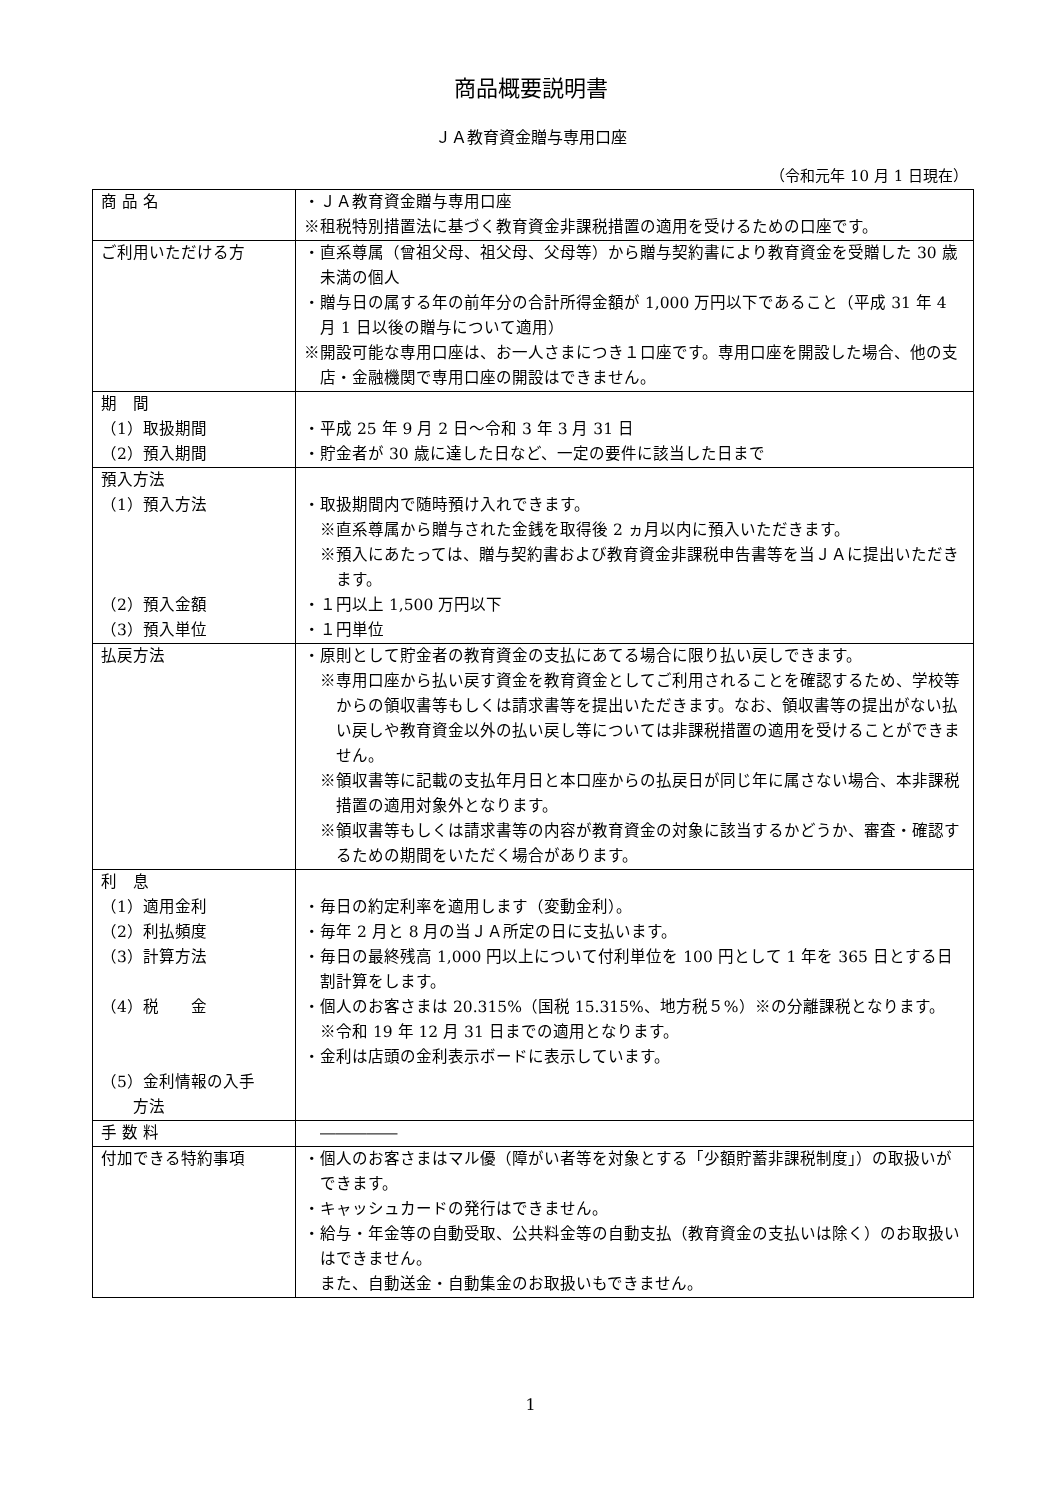商品概要説明書
ＪＡ教育資金贈与専用口座
（令和元年 10 月 1 日現在）
| 商 品 名 | ・ＪＡ教育資金贈与専用口座 ※租税特別措置法に基づく教育資金非課税措置の適用を受けるための口座です。 |
| ご利用いただける方 | ・直系尊属（曾祖父母、祖父母、父母等）から贈与契約書により教育資金を受贈した 30 歳未満の個人 ・贈与日の属する年の前年分の合計所得金額が 1,000 万円以下であること（平成 31 年 4 月 1 日以後の贈与について適用） ※開設可能な専用口座は、お一人さまにつき１口座です。専用口座を開設した場合、他の支店・金融機関で専用口座の開設はできません。 |
| 期 間 （1）取扱期間 （2）預入期間 | ・平成 25 年 9 月 2 日～令和 3 年 3 月 31 日 ・貯金者が 30 歳に達した日など、一定の要件に該当した日まで |
| 預入方法 （1）預入方法 （2）預入金額 （3）預入単位 | ・取扱期間内で随時預け入れできます。 ※直系尊属から贈与された金銭を取得後 2 ヵ月以内に預入いただきます。 ※預入にあたっては、贈与契約書および教育資金非課税申告書等を当ＪＡに提出いただきます。 ・１円以上 1,500 万円以下 ・１円単位 |
| 払戻方法 | ・原則として貯金者の教育資金の支払にあてる場合に限り払い戻しできます。 ※専用口座から払い戻す資金を教育資金としてご利用されることを確認するため、学校等からの領収書等もしくは請求書等を提出いただきます。なお、領収書等の提出がない払い戻しや教育資金以外の払い戻し等については非課税措置の適用を受けることができません。 ※領収書等に記載の支払年月日と本口座からの払戻日が同じ年に属さない場合、本非課税措置の適用対象外となります。 ※領収書等もしくは請求書等の内容が教育資金の対象に該当するかどうか、審査・確認するための期間をいただく場合があります。 |
| 利 息 （1）適用金利 （2）利払頻度 （3）計算方法 （4）税 金 （5）金利情報の入手 方法 | ・毎日の約定利率を適用します（変動金利）。 ・毎年 2 月と 8 月の当ＪＡ所定の日に支払います。 ・毎日の最終残高 1,000 円以上について付利単位を 100 円として 1 年を 365 日とする日割計算をします。 ・個人のお客さまは 20.315%（国税 15.315%、地方税５%）※の分離課税となります。 ※令和 19 年 12 月 31 日までの適用となります。 ・金利は店頭の金利表示ボードに表示しています。 |
| 手 数 料 | ――――― |
| 付加できる特約事項 | ・個人のお客さまはマル優（障がい者等を対象とする「少額貯蓄非課税制度」）の取扱いができます。 ・キャッシュカードの発行はできません。 ・給与・年金等の自動受取、公共料金等の自動支払（教育資金の支払いは除く）のお取扱いはできません。 また、自動送金・自動集金のお取扱いもできません。 |
1